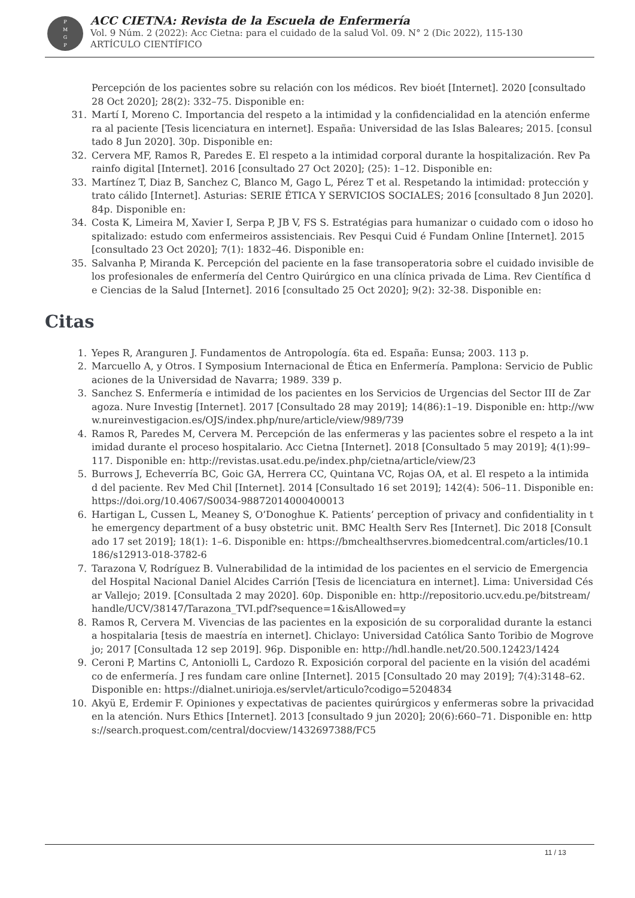P
M
G
P
ACC CIETNA: Revista de la Escuela de Enfermería
Vol. 9 Núm. 2 (2022): Acc Cietna: para el cuidado de la salud Vol. 09. N° 2 (Dic 2022), 115-130
ARTÍCULO CIENTÍFICO
Percepción de los pacientes sobre su relación con los médicos. Rev bioét [Internet]. 2020 [consultado 28 Oct 2020]; 28(2): 332–75. Disponible en:
31. Martí I, Moreno C. Importancia del respeto a la intimidad y la confidencialidad en la atención enfermera al paciente [Tesis licenciatura en internet]. España: Universidad de las Islas Baleares; 2015. [consultado 8 Jun 2020]. 30p. Disponible en:
32. Cervera MF, Ramos R, Paredes E. El respeto a la intimidad corporal durante la hospitalización. Rev Parainfo digital [Internet]. 2016 [consultado 27 Oct 2020]; (25): 1–12. Disponible en:
33. Martínez T, Diaz B, Sanchez C, Blanco M, Gago L, Pérez T et al. Respetando la intimidad: protección y trato cálido [Internet]. Asturias: SERIE ÉTICA Y SERVICIOS SOCIALES; 2016 [consultado 8 Jun 2020]. 84p. Disponible en:
34. Costa K, Limeira M, Xavier I, Serpa P, JB V, FS S. Estratégias para humanizar o cuidado com o idoso hospitalizado: estudo com enfermeiros assistenciais. Rev Pesqui Cuid é Fundam Online [Internet]. 2015 [consultado 23 Oct 2020]; 7(1): 1832–46. Disponible en:
35. Salvanha P, Miranda K. Percepción del paciente en la fase transoperatoria sobre el cuidado invisible de los profesionales de enfermería del Centro Quirúrgico en una clínica privada de Lima. Rev Científica de Ciencias de la Salud [Internet]. 2016 [consultado 25 Oct 2020]; 9(2): 32-38. Disponible en:
Citas
1. Yepes R, Aranguren J. Fundamentos de Antropología. 6ta ed. España: Eunsa; 2003. 113 p.
2. Marcuello A, y Otros. I Symposium Internacional de Ética en Enfermería. Pamplona: Servicio de Publicaciones de la Universidad de Navarra; 1989. 339 p.
3. Sanchez S. Enfermería e intimidad de los pacientes en los Servicios de Urgencias del Sector III de Zaragoza. Nure Investig [Internet]. 2017 [Consultado 28 may 2019]; 14(86):1–19. Disponible en: http://www.nureinvestigacion.es/OJS/index.php/nure/article/view/989/739
4. Ramos R, Paredes M, Cervera M. Percepción de las enfermeras y las pacientes sobre el respeto a la intimidad durante el proceso hospitalario. Acc Cietna [Internet]. 2018 [Consultado 5 may 2019]; 4(1):99–117. Disponible en: http://revistas.usat.edu.pe/index.php/cietna/article/view/23
5. Burrows J, Echeverría BC, Goic GA, Herrera CC, Quintana VC, Rojas OA, et al. El respeto a la intimidad del paciente. Rev Med Chil [Internet]. 2014 [Consultado 16 set 2019]; 142(4): 506–11. Disponible en: https://doi.org/10.4067/S0034-98872014000400013
6. Hartigan L, Cussen L, Meaney S, O’Donoghue K. Patients’ perception of privacy and confidentiality in the emergency department of a busy obstetric unit. BMC Health Serv Res [Internet]. Dic 2018 [Consultado 17 set 2019]; 18(1): 1–6. Disponible en: https://bmchealthservres.biomedcentral.com/articles/10.1186/s12913-018-3782-6
7. Tarazona V, Rodríguez B. Vulnerabilidad de la intimidad de los pacientes en el servicio de Emergencia del Hospital Nacional Daniel Alcides Carrión [Tesis de licenciatura en internet]. Lima: Universidad César Vallejo; 2019. [Consultada 2 may 2020]. 60p. Disponible en: http://repositorio.ucv.edu.pe/bitstream/handle/UCV/38147/Tarazona_TVI.pdf?sequence=1&isAllowed=y
8. Ramos R, Cervera M. Vivencias de las pacientes en la exposición de su corporalidad durante la estancia hospitalaria [tesis de maestría en internet]. Chiclayo: Universidad Católica Santo Toribio de Mogrovejo; 2017 [Consultada 12 sep 2019]. 96p. Disponible en: http://hdl.handle.net/20.500.12423/1424
9. Ceroni P, Martins C, Antoniolli L, Cardozo R. Exposición corporal del paciente en la visión del académico de enfermería. J res fundam care online [Internet]. 2015 [Consultado 20 may 2019]; 7(4):3148–62. Disponible en: https://dialnet.unirioja.es/servlet/articulo?codigo=5204834
10. Akyü E, Erdemir F. Opiniones y expectativas de pacientes quirúrgicos y enfermeras sobre la privacidad en la atención. Nurs Ethics [Internet]. 2013 [consultado 9 jun 2020]; 20(6):660–71. Disponible en: https://search.proquest.com/central/docview/1432697388/FC5
11 / 13